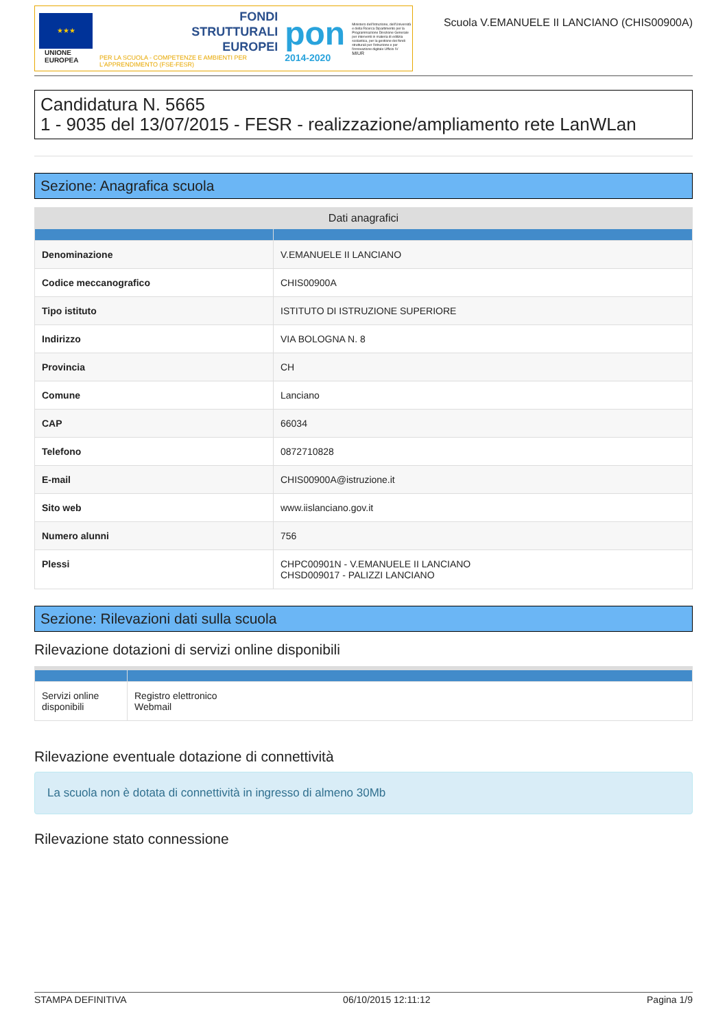★★★
UNIONE EUROPEA
FONDI
STRUTTURALI
EUROPEI
PER LA SCUOLA - COMPETENZE E AMBIENTI PER L'APPRENDIMENTO (FSE-FESR)
pon
2014-2020
Ministero dell'Istruzione, dell'Università e della Ricerca Dipartimento per la Programmazione Direzione Generale per interventi in materia di edilizia scolastica, per la gestione dei fondi strutturali per l'istruzione e per l'innovazione digitale Ufficio IV
MIUR
Scuola V.EMANUELE II LANCIANO (CHIS00900A)
Candidatura N. 5665
1 - 9035 del 13/07/2015 - FESR - realizzazione/ampliamento rete LanWLan
Sezione: Anagrafica scuola
| Dati anagrafici | |
| --- | --- |
| Denominazione | V.EMANUELE II LANCIANO |
| Codice meccanografico | CHIS00900A |
| Tipo istituto | ISTITUTO DI ISTRUZIONE SUPERIORE |
| Indirizzo | VIA BOLOGNA N. 8 |
| Provincia | CH |
| Comune | Lanciano |
| CAP | 66034 |
| Telefono | 0872710828 |
| E-mail | CHIS00900A@istruzione.it |
| Sito web | www.iislanciano.gov.it |
| Numero alunni | 756 |
| Plessi | CHPC00901N - V.EMANUELE II LANCIANO CHSD009017 - PALIZZI LANCIANO |
Sezione: Rilevazioni dati sulla scuola
Rilevazione dotazioni di servizi online disponibili
| Servizi online disponibili | Registro elettronico Webmail |
Rilevazione eventuale dotazione di connettività
La scuola non è dotata di connettività in ingresso di almeno 30Mb
Rilevazione stato connessione
STAMPA DEFINITIVA 06/10/2015 12:11:12 Pagina 1/9